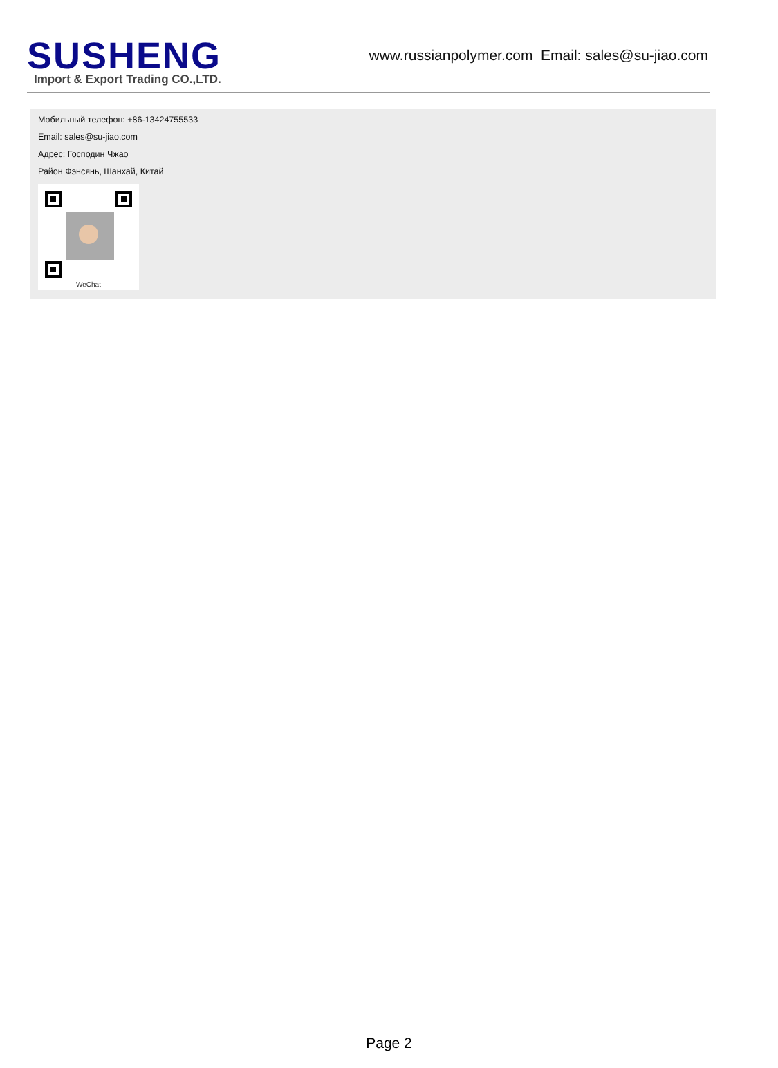SUSHENG
Import & Export Trading CO.,LTD.
www.russianpolymer.com Email: sales@su-jiao.com
Мобильный телефон: +86-13424755533
Email: sales@su-jiao.com
Адрес: Господин Чжао
Район Фэнсянь, Шанхай, Китай
WeChat
Page 2